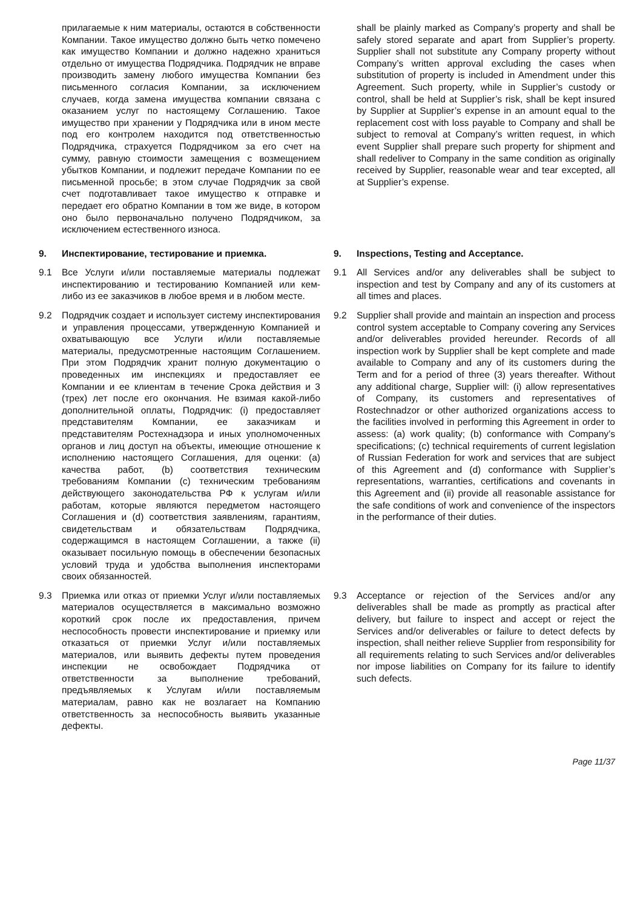прилагаемые к ним материалы, остаются в собственности Компании. Такое имущество должно быть четко помечено как имущество Компании и должно надежно храниться отдельно от имущества Подрядчика. Подрядчик не вправе производить замену любого имущества Компании без письменного согласия Компании, за исключением случаев, когда замена имущества компании связана с оказанием услуг по настоящему Соглашению. Такое имущество при хранении у Подрядчика или в ином месте под его контролем находится под ответственностью Подрядчика, страхуется Подрядчиком за его счет на сумму, равную стоимости замещения с возмещением убытков Компании, и подлежит передаче Компании по ее письменной просьбе; в этом случае Подрядчик за свой счет подготавливает такое имущество к отправке и передает его обратно Компании в том же виде, в котором оно было первоначально получено Подрядчиком, за исключением естественного износа.
shall be plainly marked as Company’s property and shall be safely stored separate and apart from Supplier’s property. Supplier shall not substitute any Company property without Company’s written approval excluding the cases when substitution of property is included in Amendment under this Agreement. Such property, while in Supplier’s custody or control, shall be held at Supplier’s risk, shall be kept insured by Supplier at Supplier’s expense in an amount equal to the replacement cost with loss payable to Company and shall be subject to removal at Company’s written request, in which event Supplier shall prepare such property for shipment and shall redeliver to Company in the same condition as originally received by Supplier, reasonable wear and tear excepted, all at Supplier’s expense.
9. Инспектирование, тестирование и приемка. 9. Inspections, Testing and Acceptance.
9.1 Все Услуги и/или поставляемые материалы подлежат инспектированию и тестированию Компанией или кем-либо из ее заказчиков в любое время и в любом месте.
9.1 All Services and/or any deliverables shall be subject to inspection and test by Company and any of its customers at all times and places.
9.2 Подрядчик создает и использует систему инспектирования и управления процессами, утвержденную Компанией и охватывающую все Услуги и/или поставляемые материалы, предусмотренные настоящим Соглашением. При этом Подрядчик хранит полную документацию о проведенных им инспекциях и предоставляет ее Компании и ее клиентам в течение Срока действия и 3 (трех) лет после его окончания. Не взимая какой-либо дополнительной оплаты, Подрядчик: (i) предоставляет представителям Компании, ее заказчикам и представителям Ростехнадзора и иных уполномоченных органов и лиц доступ на объекты, имеющие отношение к исполнению настоящего Соглашения, для оценки: (a) качества работ, (b) соответствия техническим требованиям Компании (c) техническим требованиям действующего законодательства РФ к услугам и/или работам, которые являются передметом настоящего Соглашения и (d) соответствия заявлениям, гарантиям, свидетельствам и обязательствам Подрядчика, содержащимся в настоящем Соглашении, а также (ii) оказывает посильную помощь в обеспечении безопасных условий труда и удобства выполнения инспекторами своих обязанностей.
9.2 Supplier shall provide and maintain an inspection and process control system acceptable to Company covering any Services and/or deliverables provided hereunder. Records of all inspection work by Supplier shall be kept complete and made available to Company and any of its customers during the Term and for a period of three (3) years thereafter. Without any additional charge, Supplier will: (i) allow representatives of Company, its customers and representatives of Rostechnadzor or other authorized organizations access to the facilities involved in performing this Agreement in order to assess: (a) work quality; (b) conformance with Company’s specifications; (c) technical requirements of current legislation of Russian Federation for work and services that are subject of this Agreement and (d) conformance with Supplier’s representations, warranties, certifications and covenants in this Agreement and (ii) provide all reasonable assistance for the safe conditions of work and convenience of the inspectors in the performance of their duties.
9.3 Приемка или отказ от приемки Услуг и/или поставляемых материалов осуществляется в максимально возможно короткий срок после их предоставления, причем неспособность провести инспектирование и приемку или отказаться от приемки Услуг и/или поставляемых материалов, или выявить дефекты путем проведения инспекции не освобождает Подрядчика от ответственности за выполнение требований, предъявляемых к Услугам и/или поставляемым материалам, равно как не возлагает на Компанию ответственность за неспособность выявить указанные дефекты.
9.3 Acceptance or rejection of the Services and/or any deliverables shall be made as promptly as practical after delivery, but failure to inspect and accept or reject the Services and/or deliverables or failure to detect defects by inspection, shall neither relieve Supplier from responsibility for all requirements relating to such Services and/or deliverables nor impose liabilities on Company for its failure to identify such defects.
Page 11/37